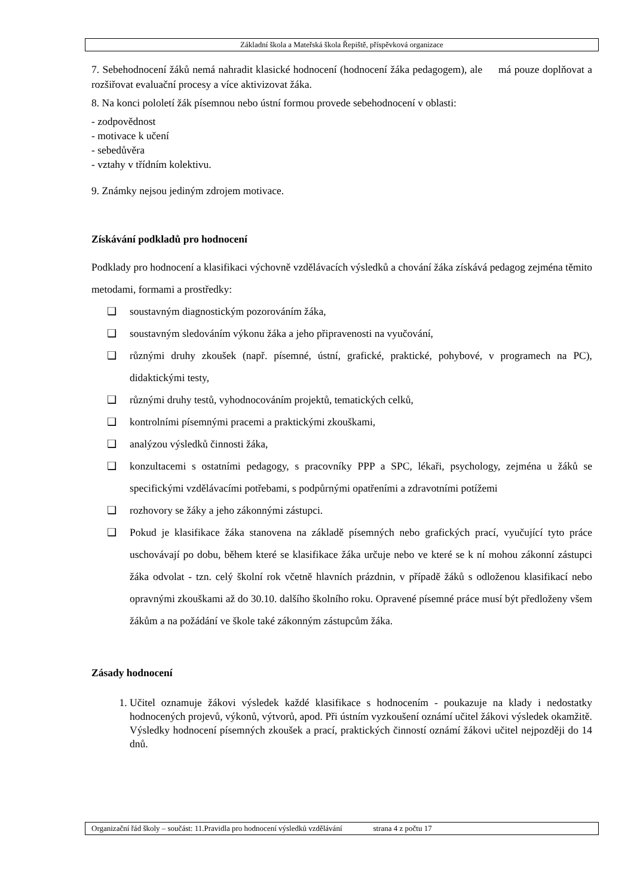Základní škola a Mateřská škola Řepiště, příspěvková organizace
7. Sebehodnocení žáků nemá nahradit klasické hodnocení (hodnocení žáka pedagogem), ale má pouze doplňovat a rozšiřovat evaluační procesy a více aktivizovat žáka.
8. Na konci pololetí žák písemnou nebo ústní formou provede sebehodnocení v oblasti:
- zodpovědnost
- motivace k učení
- sebedůvěra
- vztahy v třídním kolektivu.
9. Známky nejsou jediným zdrojem motivace.
Získávání podkladů pro hodnocení
Podklady pro hodnocení a klasifikaci výchovně vzdělávacích výsledků a chování žáka získává pedagog zejména těmito metodami, formami a prostředky:
❑ soustavným diagnostickým pozorováním žáka,
❑ soustavným sledováním výkonu žáka a jeho připravenosti na vyučování,
❑ různými druhy zkoušek (např. písemné, ústní, grafické, praktické, pohybové, v programech na PC), didaktickými testy,
❑ různými druhy testů, vyhodnocováním projektů, tematických celků,
❑ kontrolními písemnými pracemi a praktickými zkouškami,
❑ analýzou výsledků činnosti žáka,
❑ konzultacemi s ostatními pedagogy, s pracovníky PPP a SPC, lékaři, psychology, zejména u žáků se specifickými vzdělávacími potřebami, s podpůrnými opatřeními a zdravotními potížemi
❑ rozhovory se žáky a jeho zákonnými zástupci.
❑ Pokud je klasifikace žáka stanovena na základě písemných nebo grafických prací, vyučující tyto práce uschovávají po dobu, během které se klasifikace žáka určuje nebo ve které se k ní mohou zákonní zástupci žáka odvolat - tzn. celý školní rok včetně hlavních prázdnin, v případě žáků s odloženou klasifikací nebo opravnými zkouškami až do 30.10. dalšího školního roku. Opravené písemné práce musí být předloženy všem žákům a na požádání ve škole také zákonným zástupcům žáka.
Zásady hodnocení
1. Učitel oznamuje žákovi výsledek každé klasifikace s hodnocením - poukazuje na klady i nedostatky hodnocených projevů, výkonů, výtvorů, apod. Při ústním vyzkoušení oznámí učitel žákovi výsledek okamžitě. Výsledky hodnocení písemných zkoušek a prací, praktických činností oznámí žákovi učitel nejpozději do 14 dnů.
Organizační řád školy – součást: 11.Pravidla pro hodnocení výsledků vzdělávání strana 4 z počtu 17